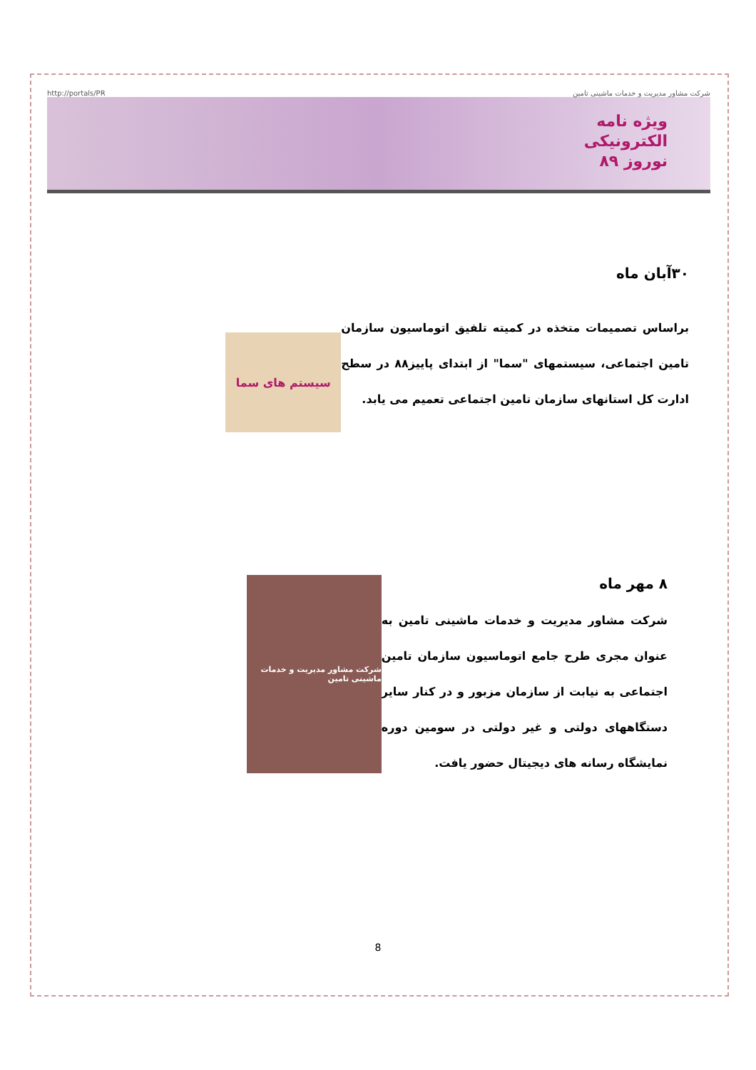http://portals/PR شرکت مشاور مدیریت و خدمات ماشینی تامین
ویژه نامه
الکترونیکی
نوروز ۸۹
۳۰آبان ماه
براساس تصمیمات متخذه در کمیته تلفیق اتوماسیون سازمان تامین اجتماعی، سیستمهای "سما" از ابتدای پاییز۸۸ در سطح ادارت کل استانهای سازمان تامین اجتماعی تعمیم می یابد.
سیستم های سما
۸ مهر ماه
شرکت مشاور مدیریت و خدمات ماشینی تامین به عنوان مجری طرح جامع اتوماسیون سازمان تامین اجتماعی به نیابت از سازمان مزبور و در کنار سایر دستگاههای دولتی و غیر دولتی در سومین دوره نمایشگاه رسانه های دیجیتال حضور یافت.
شرکت مشاور مدیریت و خدمات ماشینی تامین
8